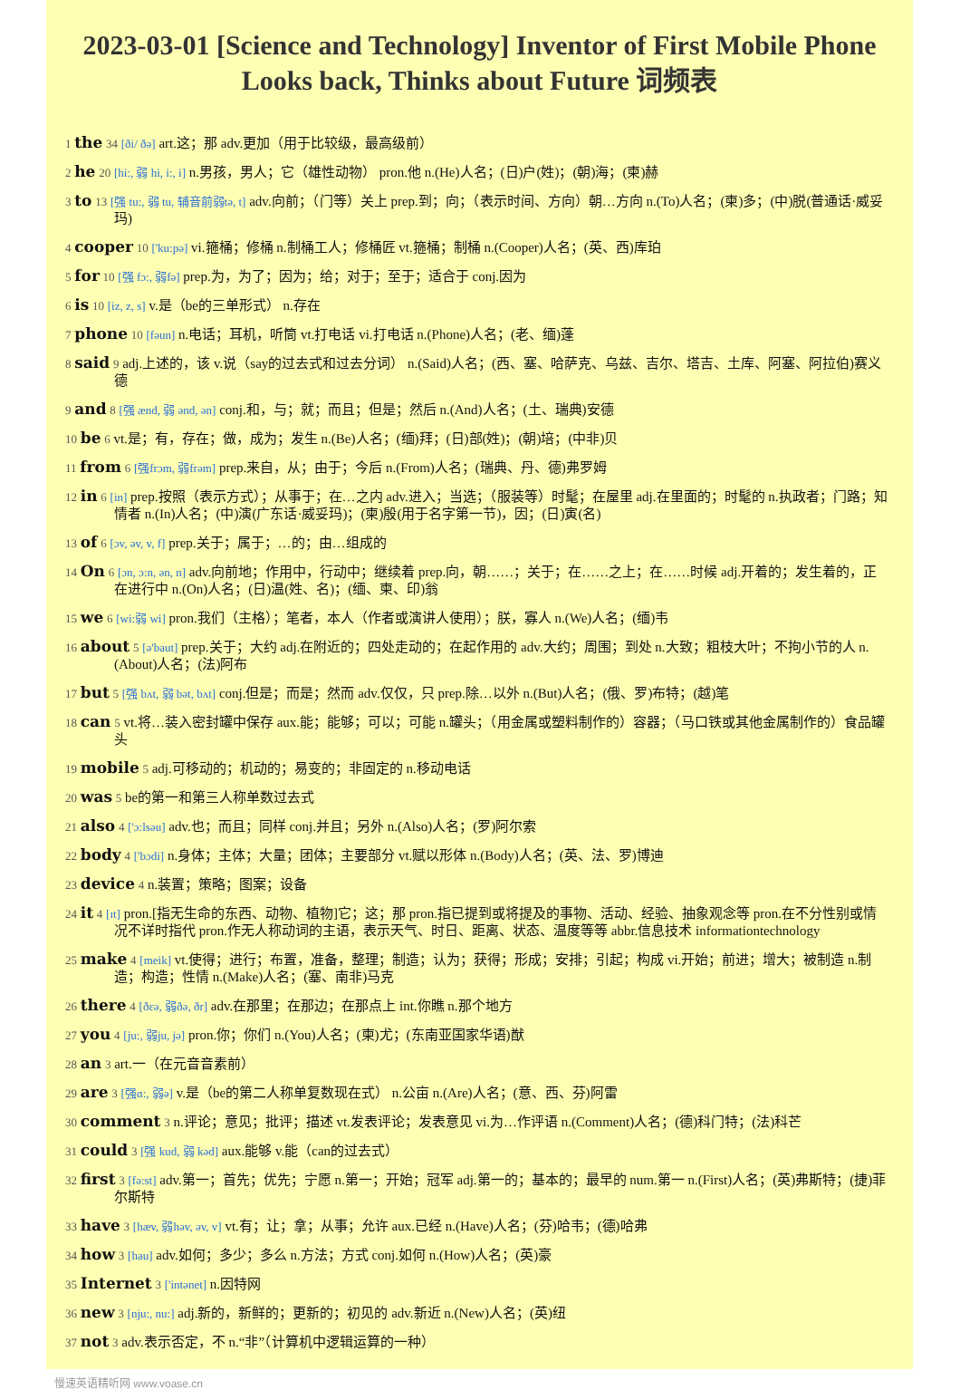2023-03-01 [Science and Technology] Inventor of First Mobile Phone Looks back, Thinks about Future 词频表
1 the 34 [ði/ ðə] art.这；那 adv.更加（用于比较级，最高级前）
2 he 20 [hi:, 弱 hi, i:, i] n.男孩，男人；它（雄性动物） pron.他 n.(He)人名；(日)户(姓)；(朝)海；(柬)赫
3 to 13 [强 tu:, 弱 tu, 辅音前弱tə, t] adv.向前；（门等）关上 prep.到；向；（表示时间、方向）朝…方向 n.(To)人名；(柬)多；(中)脱(普通话·威妥玛)
4 cooper 10 ['ku:pə] vi.箍桶；修桶 n.制桶工人；修桶匠 vt.箍桶；制桶 n.(Cooper)人名；(英、西)库珀
5 for 10 [强 fɔ:, 弱fə] prep.为，为了；因为；给；对于；至于；适合于 conj.因为
6 is 10 [iz, z, s] v.是（be的三单形式） n.存在
7 phone 10 [fəun] n.电话；耳机，听筒 vt.打电话 vi.打电话 n.(Phone)人名；(老、缅)蓬
8 said 9 adj.上述的，该 v.说（say的过去式和过去分词） n.(Said)人名；(西、塞、哈萨克、乌兹、吉尔、塔吉、土库、阿塞、阿拉伯)赛义德
9 and 8 [强 ænd, 弱 ənd, ən] conj.和，与；就；而且；但是；然后 n.(And)人名；(土、瑞典)安德
10 be 6 vt.是；有，存在；做，成为；发生 n.(Be)人名；(缅)拜；(日)部(姓)；(朝)培；(中非)贝
11 from 6 [强frɔm, 弱frəm] prep.来自，从；由于；今后 n.(From)人名；(瑞典、丹、德)弗罗姆
12 in 6 [in] prep.按照（表示方式）；从事于；在…之内 adv.进入；当选；（服装等）时髦；在屋里 adj.在里面的；时髦的 n.执政者；门路；知情者 n.(In)人名；(中)演(广东话·威妥玛)；(柬)殷(用于名字第一节)，因；(日)寅(名)
13 of 6 [ɔv, əv, v, f] prep.关于；属于；…的；由…组成的
14 On 6 [ɔn, ɔ:n, ən, n] adv.向前地；作用中，行动中；继续着 prep.向，朝……；关于；在……之上；在……时候 adj.开着的；发生着的，正在进行中 n.(On)人名；(日)温(姓、名)；(缅、柬、印)翁
15 we 6 [wi:弱 wi] pron.我们（主格）；笔者，本人（作者或演讲人使用）；朕，寡人 n.(We)人名；(缅)韦
16 about 5 [ə'baut] prep.关于；大约 adj.在附近的；四处走动的；在起作用的 adv.大约；周围；到处 n.大致；粗枝大叶；不拘小节的人 n.(About)人名；(法)阿布
17 but 5 [强 bʌt, 弱 bət, bʌt] conj.但是；而是；然而 adv.仅仅，只 prep.除…以外 n.(But)人名；(俄、罗)布特；(越)笔
18 can 5 vt.将…装入密封罐中保存 aux.能；能够；可以；可能 n.罐头；（用金属或塑料制作的）容器；（马口铁或其他金属制作的）食品罐头
19 mobile 5 adj.可移动的；机动的；易变的；非固定的 n.移动电话
20 was 5 be的第一和第三人称单数过去式
21 also 4 ['ɔ:lsəu] adv.也；而且；同样 conj.并且；另外 n.(Also)人名；(罗)阿尔索
22 body 4 ['bɔdi] n.身体；主体；大量；团体；主要部分 vt.赋以形体 n.(Body)人名；(英、法、罗)博迪
23 device 4 n.装置；策略；图案；设备
24 it 4 [ɪt] pron.[指无生命的东西、动物、植物]它；这；那 pron.指已提到或将提及的事物、活动、经验、抽象观念等 pron.在不分性别或情况不详时指代 pron.作无人称动词的主语，表示天气、时日、距离、状态、温度等等 abbr.信息技术 informationtechnology
25 make 4 [meik] vt.使得；进行；布置，准备，整理；制造；认为；获得；形成；安排；引起；构成 vi.开始；前进；增大；被制造 n.制造；构造；性情 n.(Make)人名；(塞、南非)马克
26 there 4 [ðεə, 弱ðə, ðr] adv.在那里；在那边；在那点上 int.你瞧 n.那个地方
27 you 4 [ju:, 弱ju, jə] pron.你；你们 n.(You)人名；(柬)尤；(东南亚国家华语)猷
28 an 3 art.一（在元音音素前）
29 are 3 [强ɑ:, 弱ə] v.是（be的第二人称单复数现在式） n.公亩 n.(Are)人名；(意、西、芬)阿雷
30 comment 3 n.评论；意见；批评；描述 vt.发表评论；发表意见 vi.为…作评语 n.(Comment)人名；(德)科门特；(法)科芒
31 could 3 [强 kud, 弱 kəd] aux.能够 v.能（can的过去式）
32 first 3 [fə:st] adv.第一；首先；优先；宁愿 n.第一；开始；冠军 adj.第一的；基本的；最早的 num.第一 n.(First)人名；(英)弗斯特；(捷)菲尔斯特
33 have 3 [hæv, 弱həv, əv, v] vt.有；让；拿；从事；允许 aux.已经 n.(Have)人名；(芬)哈韦；(德)哈弗
34 how 3 [hau] adv.如何；多少；多么 n.方法；方式 conj.如何 n.(How)人名；(英)豪
35 Internet 3 ['intənet] n.因特网
36 new 3 [nju:, nu:] adj.新的，新鲜的；更新的；初见的 adv.新近 n.(New)人名；(英)纽
37 not 3 adv.表示否定，不 n.“非”（计算机中逻辑运算的一种）
慢速英语精听网 www.voase.cn